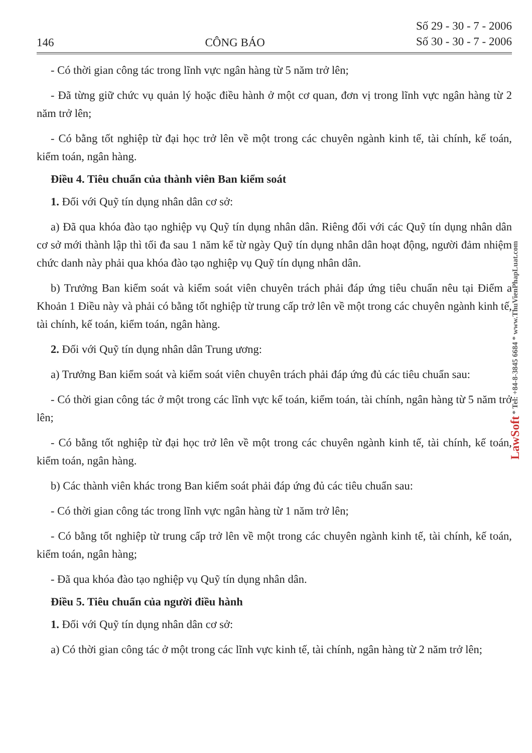LawSoft * Tel: +84-8-3845 6684 * www.ThuVienPhapLuat.com
146 CÔNG BÁO Số 29 - 30 - 7 - 2006
Số 30 - 30 - 7 - 2006
- Có thời gian công tác trong lĩnh vực ngân hàng từ 5 năm trở lên;
- Đã từng giữ chức vụ quản lý hoặc điều hành ở một cơ quan, đơn vị trong lĩnh vực ngân hàng từ 2 năm trở lên;
- Có bằng tốt nghiệp từ đại học trở lên về một trong các chuyên ngành kinh tế, tài chính, kế toán, kiểm toán, ngân hàng.
Điều 4. Tiêu chuẩn của thành viên Ban kiểm soát
1. Đối với Quỹ tín dụng nhân dân cơ sở:
a) Đã qua khóa đào tạo nghiệp vụ Quỹ tín dụng nhân dân. Riêng đối với các Quỹ tín dụng nhân dân cơ sở mới thành lập thì tối đa sau 1 năm kể từ ngày Quỹ tín dụng nhân dân hoạt động, người đảm nhiệm chức danh này phải qua khóa đào tạo nghiệp vụ Quỹ tín dụng nhân dân.
b) Trưởng Ban kiểm soát và kiểm soát viên chuyên trách phải đáp ứng tiêu chuẩn nêu tại Điểm a Khoản 1 Điều này và phải có bằng tốt nghiệp từ trung cấp trở lên về một trong các chuyên ngành kinh tế, tài chính, kế toán, kiểm toán, ngân hàng.
2. Đối với Quỹ tín dụng nhân dân Trung ương:
a) Trưởng Ban kiểm soát và kiểm soát viên chuyên trách phải đáp ứng đủ các tiêu chuẩn sau:
- Có thời gian công tác ở một trong các lĩnh vực kế toán, kiểm toán, tài chính, ngân hàng từ 5 năm trở lên;
- Có bằng tốt nghiệp từ đại học trở lên về một trong các chuyên ngành kinh tế, tài chính, kế toán, kiểm toán, ngân hàng.
b) Các thành viên khác trong Ban kiểm soát phải đáp ứng đủ các tiêu chuẩn sau:
- Có thời gian công tác trong lĩnh vực ngân hàng từ 1 năm trở lên;
- Có bằng tốt nghiệp từ trung cấp trở lên về một trong các chuyên ngành kinh tế, tài chính, kế toán, kiểm toán, ngân hàng;
- Đã qua khóa đào tạo nghiệp vụ Quỹ tín dụng nhân dân.
Điều 5. Tiêu chuẩn của người điều hành
1. Đối với Quỹ tín dụng nhân dân cơ sở:
a) Có thời gian công tác ở một trong các lĩnh vực kinh tế, tài chính, ngân hàng từ 2 năm trở lên;